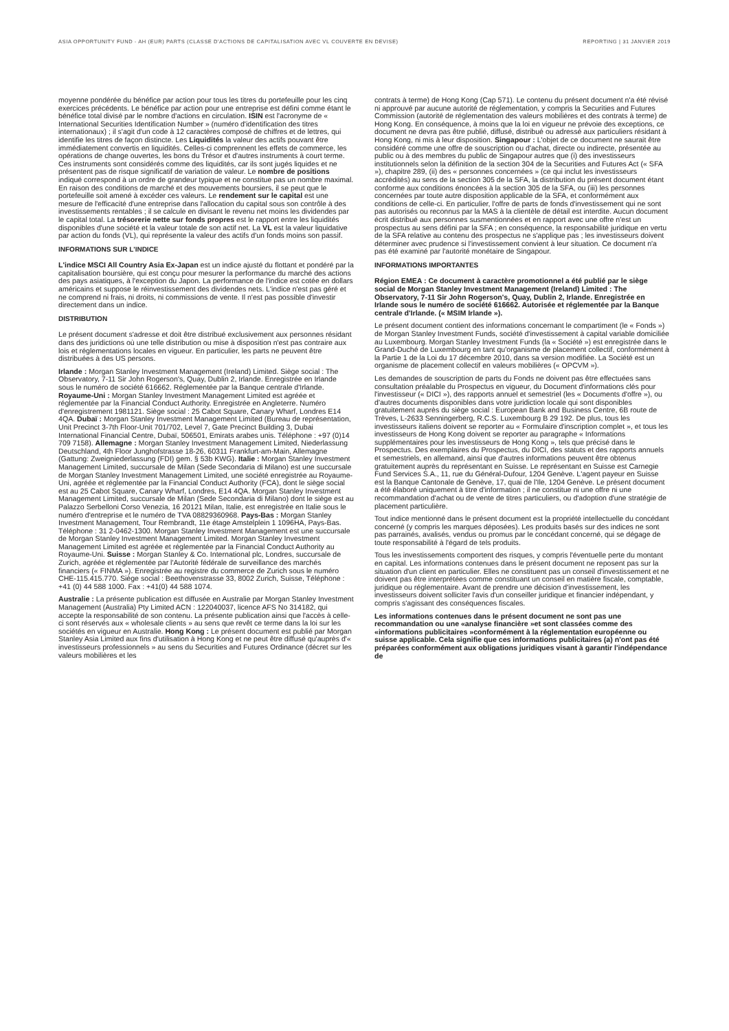ASIA OPPORTUNITY FUND - AH (EUR) PARTS (CLASSE D'ACTIONS DE CAPITALISATION AVEC VL COUVERTE EN DEVISE) REPORTING | 31 JANVIER 2019
moyenne pondérée du bénéfice par action pour tous les titres du portefeuille pour les cinq exercices précédents. Le bénéfice par action pour une entreprise est défini comme étant le bénéfice total divisé par le nombre d'actions en circulation. ISIN est l'acronyme de « International Securities Identification Number » (numéro d'identification des titres internationaux) ; il s'agit d'un code à 12 caractères composé de chiffres et de lettres, qui identifie les titres de façon distincte. Les Liquidités la valeur des actifs pouvant être immédiatement convertis en liquidités. Celles-ci comprennent les effets de commerce, les opérations de change ouvertes, les bons du Trésor et d'autres instruments à court terme. Ces instruments sont considérés comme des liquidités, car ils sont jugés liquides et ne présentent pas de risque significatif de variation de valeur. Le nombre de positions indiqué correspond à un ordre de grandeur typique et ne constitue pas un nombre maximal. En raison des conditions de marché et des mouvements boursiers, il se peut que le portefeuille soit amené à excéder ces valeurs. Le rendement sur le capital est une mesure de l'efficacité d'une entreprise dans l'allocation du capital sous son contrôle à des investissements rentables ; il se calcule en divisant le revenu net moins les dividendes par le capital total. La trésorerie nette sur fonds propres est le rapport entre les liquidités disponibles d'une société et la valeur totale de son actif net. La VL est la valeur liquidative par action du fonds (VL), qui représente la valeur des actifs d'un fonds moins son passif.
INFORMATIONS SUR L'INDICE
L'indice MSCI All Country Asia Ex-Japan est un indice ajusté du flottant et pondéré par la capitalisation boursière, qui est conçu pour mesurer la performance du marché des actions des pays asiatiques, à l'exception du Japon. La performance de l'indice est cotée en dollars américains et suppose le réinvestissement des dividendes nets. L'indice n'est pas géré et ne comprend ni frais, ni droits, ni commissions de vente. Il n'est pas possible d'investir directement dans un indice.
DISTRIBUTION
Le présent document s'adresse et doit être distribué exclusivement aux personnes résidant dans des juridictions où une telle distribution ou mise à disposition n'est pas contraire aux lois et réglementations locales en vigueur. En particulier, les parts ne peuvent être distribuées à des US persons.
Irlande : Morgan Stanley Investment Management (Ireland) Limited. Siège social : The Observatory, 7-11 Sir John Rogerson's, Quay, Dublin 2, Irlande. Enregistrée en Irlande sous le numéro de société 616662. Réglementée par la Banque centrale d'Irlande. Royaume-Uni : Morgan Stanley Investment Management Limited est agréée et réglementée par la Financial Conduct Authority. Enregistrée en Angleterre. Numéro d'enregistrement 1981121. Siège social : 25 Cabot Square, Canary Wharf, Londres E14 4QA. Dubaï : Morgan Stanley Investment Management Limited (Bureau de représentation, Unit Precinct 3-7th Floor-Unit 701/702, Level 7, Gate Precinct Building 3, Dubai International Financial Centre, Dubaï, 506501, Emirats arabes unis. Téléphone : +97 (0)14 709 7158). Allemagne : Morgan Stanley Investment Management Limited, Niederlassung Deutschland, 4th Floor Junghofstrasse 18-26, 60311 Frankfurt-am-Main, Allemagne (Gattung: Zweigniederlassung (FDI) gem. § 53b KWG). Italie : Morgan Stanley Investment Management Limited, succursale de Milan (Sede Secondaria di Milano) est une succursale de Morgan Stanley Investment Management Limited, une société enregistrée au Royaume-Uni, agréée et réglementée par la Financial Conduct Authority (FCA), dont le siège social est au 25 Cabot Square, Canary Wharf, Londres, E14 4QA. Morgan Stanley Investment Management Limited, succursale de Milan (Sede Secondaria di Milano) dont le siège est au Palazzo Serbelloni Corso Venezia, 16 20121 Milan, Italie, est enregistrée en Italie sous le numéro d'entreprise et le numéro de TVA 08829360968. Pays-Bas : Morgan Stanley Investment Management, Tour Rembrandt, 11e étage Amstelplein 1 1096HA, Pays-Bas. Téléphone : 31 2-0462-1300. Morgan Stanley Investment Management est une succursale de Morgan Stanley Investment Management Limited. Morgan Stanley Investment Management Limited est agréée et réglementée par la Financial Conduct Authority au Royaume-Uni. Suisse : Morgan Stanley & Co. International plc, Londres, succursale de Zurich, agréée et réglementée par l'Autorité fédérale de surveillance des marchés financiers (« FINMA »). Enregistrée au registre du commerce de Zurich sous le numéro CHE-115.415.770. Siège social : Beethovenstrasse 33, 8002 Zurich, Suisse, Téléphone : +41 (0) 44 588 1000. Fax : +41(0) 44 588 1074.
Australie : La présente publication est diffusée en Australie par Morgan Stanley Investment Management (Australia) Pty Limited ACN : 122040037, licence AFS No 314182, qui accepte la responsabilité de son contenu. La présente publication ainsi que l'accès à celle-ci sont réservés aux « wholesale clients » au sens que revêt ce terme dans la loi sur les sociétés en vigueur en Australie. Hong Kong : Le présent document est publié par Morgan Stanley Asia Limited aux fins d'utilisation à Hong Kong et ne peut être diffusé qu'auprès d'« investisseurs professionnels » au sens du Securities and Futures Ordinance (décret sur les valeurs mobilières et les
contrats à terme) de Hong Kong (Cap 571). Le contenu du présent document n'a été révisé ni approuvé par aucune autorité de réglementation, y compris la Securities and Futures Commission (autorité de réglementation des valeurs mobilières et des contrats à terme) de Hong Kong. En conséquence, à moins que la loi en vigueur ne prévoie des exceptions, ce document ne devra pas être publié, diffusé, distribué ou adressé aux particuliers résidant à Hong Kong, ni mis à leur disposition. Singapour : L'objet de ce document ne saurait être considéré comme une offre de souscription ou d'achat, directe ou indirecte, présentée au public ou à des membres du public de Singapour autres que (i) des investisseurs institutionnels selon la définition de la section 304 de la Securities and Futures Act (« SFA »), chapitre 289, (ii) des « personnes concernées » (ce qui inclut les investisseurs accrédités) au sens de la section 305 de la SFA, la distribution du présent document étant conforme aux conditions énoncées à la section 305 de la SFA, ou (iii) les personnes concernées par toute autre disposition applicable de la SFA, et conformément aux conditions de celle-ci. En particulier, l'offre de parts de fonds d'investissement qui ne sont pas autorisés ou reconnus par la MAS à la clientèle de détail est interdite. Aucun document écrit distribué aux personnes susmentionnées et en rapport avec une offre n'est un prospectus au sens défini par la SFA ; en conséquence, la responsabilité juridique en vertu de la SFA relative au contenu des prospectus ne s'applique pas ; les investisseurs doivent déterminer avec prudence si l'investissement convient à leur situation. Ce document n'a pas été examiné par l'autorité monétaire de Singapour.
INFORMATIONS IMPORTANTES
Région EMEA : Ce document à caractère promotionnel a été publié par le siège social de Morgan Stanley Investment Management (Ireland) Limited : The Observatory, 7-11 Sir John Rogerson's, Quay, Dublin 2, Irlande. Enregistrée en Irlande sous le numéro de société 616662. Autorisée et réglementée par la Banque centrale d'Irlande. (« MSIM Irlande »).
Le présent document contient des informations concernant le compartiment (le « Fonds ») de Morgan Stanley Investment Funds, société d'investissement à capital variable domiciliée au Luxembourg. Morgan Stanley Investment Funds (la « Société ») est enregistrée dans le Grand-Duché de Luxembourg en tant qu'organisme de placement collectif, conformément à la Partie 1 de la Loi du 17 décembre 2010, dans sa version modifiée. La Société est un organisme de placement collectif en valeurs mobilières (« OPCVM »).
Les demandes de souscription de parts du Fonds ne doivent pas être effectuées sans consultation préalable du Prospectus en vigueur, du Document d'informations clés pour l'investisseur (« DICI »), des rapports annuel et semestriel (les « Documents d'offre »), ou d'autres documents disponibles dans votre juridiction locale qui sont disponibles gratuitement auprès du siège social : European Bank and Business Centre, 6B route de Trèves, L-2633 Senningerberg, R.C.S. Luxembourg B 29 192. De plus, tous les investisseurs italiens doivent se reporter au « Formulaire d'inscription complet », et tous les investisseurs de Hong Kong doivent se reporter au paragraphe « Informations supplémentaires pour les investisseurs de Hong Kong », tels que précisé dans le Prospectus. Des exemplaires du Prospectus, du DICI, des statuts et des rapports annuels et semestriels, en allemand, ainsi que d'autres informations peuvent être obtenus gratuitement auprès du représentant en Suisse. Le représentant en Suisse est Carnegie Fund Services S.A., 11, rue du Général-Dufour, 1204 Genève. L'agent payeur en Suisse est la Banque Cantonale de Genève, 17, quai de l'Ile, 1204 Genève. Le présent document a été élaboré uniquement à titre d'information ; il ne constitue ni une offre ni une recommandation d'achat ou de vente de titres particuliers, ou d'adoption d'une stratégie de placement particulière.
Tout indice mentionné dans le présent document est la propriété intellectuelle du concédant concerné (y compris les marques déposées). Les produits basés sur des indices ne sont pas parrainés, avalisés, vendus ou promus par le concédant concerné, qui se dégage de toute responsabilité à l'égard de tels produits.
Tous les investissements comportent des risques, y compris l'éventuelle perte du montant en capital. Les informations contenues dans le présent document ne reposent pas sur la situation d'un client en particulier. Elles ne constituent pas un conseil d'investissement et ne doivent pas être interprétées comme constituant un conseil en matière fiscale, comptable, juridique ou réglementaire. Avant de prendre une décision d'investissement, les investisseurs doivent solliciter l'avis d'un conseiller juridique et financier indépendant, y compris s'agissant des conséquences fiscales.
Les informations contenues dans le présent document ne sont pas une recommandation ou une «analyse financière »et sont classées comme des «informations publicitaires »conformément à la réglementation européenne ou suisse applicable. Cela signifie que ces informations publicitaires (a) n'ont pas été préparées conformément aux obligations juridiques visant à garantir l'indépendance de